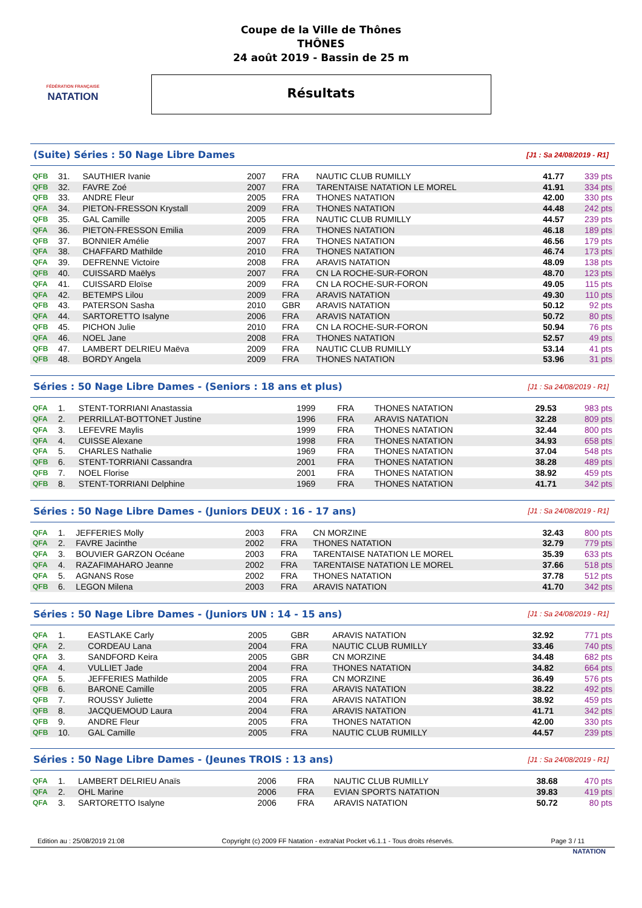FÉDÉRATION FRANÇAISE
NATATION
Coupe de la Ville de Thônes
THÔNES
24 août 2019 - Bassin de 25 m
Résultats
(Suite) Séries : 50 Nage Libre Dames
[J1 : Sa 24/08/2019 - R1]
| QFB | 31. | SAUTHIER Ivanie | 2007 | FRA | NAUTIC CLUB RUMILLY | 41.77 | 339 pts |
| QFB | 32. | FAVRE Zoé | 2007 | FRA | TARENTAISE NATATION LE MOREL | 41.91 | 334 pts |
| QFB | 33. | ANDRE Fleur | 2005 | FRA | THONES NATATION | 42.00 | 330 pts |
| QFA | 34. | PIETON-FRESSON Krystall | 2009 | FRA | THONES NATATION | 44.48 | 242 pts |
| QFB | 35. | GAL Camille | 2005 | FRA | NAUTIC CLUB RUMILLY | 44.57 | 239 pts |
| QFA | 36. | PIETON-FRESSON Emilia | 2009 | FRA | THONES NATATION | 46.18 | 189 pts |
| QFB | 37. | BONNIER Amélie | 2007 | FRA | THONES NATATION | 46.56 | 179 pts |
| QFA | 38. | CHAFFARD Mathilde | 2010 | FRA | THONES NATATION | 46.74 | 173 pts |
| QFA | 39. | DEFRENNE Victoire | 2008 | FRA | ARAVIS NATATION | 48.09 | 138 pts |
| QFB | 40. | CUISSARD Maëlys | 2007 | FRA | CN LA ROCHE-SUR-FORON | 48.70 | 123 pts |
| QFA | 41. | CUISSARD Eloïse | 2009 | FRA | CN LA ROCHE-SUR-FORON | 49.05 | 115 pts |
| QFA | 42. | BETEMPS Lilou | 2009 | FRA | ARAVIS NATATION | 49.30 | 110 pts |
| QFB | 43. | PATERSON Sasha | 2010 | GBR | ARAVIS NATATION | 50.12 | 92 pts |
| QFA | 44. | SARTORETTO Isalyne | 2006 | FRA | ARAVIS NATATION | 50.72 | 80 pts |
| QFB | 45. | PICHON Julie | 2010 | FRA | CN LA ROCHE-SUR-FORON | 50.94 | 76 pts |
| QFA | 46. | NOEL Jane | 2008 | FRA | THONES NATATION | 52.57 | 49 pts |
| QFB | 47. | LAMBERT DELRIEU Maëva | 2009 | FRA | NAUTIC CLUB RUMILLY | 53.14 | 41 pts |
| QFB | 48. | BORDY Angela | 2009 | FRA | THONES NATATION | 53.96 | 31 pts |
Séries : 50 Nage Libre Dames - (Seniors : 18 ans et plus)
[J1 : Sa 24/08/2019 - R1]
| QFA | 1. | STENT-TORRIANI Anastassia | 1999 | FRA | THONES NATATION | 29.53 | 983 pts |
| QFA | 2. | PERRILLAT-BOTTONET Justine | 1996 | FRA | ARAVIS NATATION | 32.28 | 809 pts |
| QFA | 3. | LEFEVRE Maylis | 1999 | FRA | THONES NATATION | 32.44 | 800 pts |
| QFA | 4. | CUISSE Alexane | 1998 | FRA | THONES NATATION | 34.93 | 658 pts |
| QFA | 5. | CHARLES Nathalie | 1969 | FRA | THONES NATATION | 37.04 | 548 pts |
| QFB | 6. | STENT-TORRIANI Cassandra | 2001 | FRA | THONES NATATION | 38.28 | 489 pts |
| QFB | 7. | NOEL Florise | 2001 | FRA | THONES NATATION | 38.92 | 459 pts |
| QFB | 8. | STENT-TORRIANI Delphine | 1969 | FRA | THONES NATATION | 41.71 | 342 pts |
Séries : 50 Nage Libre Dames - (Juniors DEUX : 16 - 17 ans)
[J1 : Sa 24/08/2019 - R1]
| QFA | 1. | JEFFERIES Molly | 2003 | FRA | CN MORZINE | 32.43 | 800 pts |
| QFA | 2. | FAVRE Jacinthe | 2002 | FRA | THONES NATATION | 32.79 | 779 pts |
| QFA | 3. | BOUVIER GARZON Océane | 2003 | FRA | TARENTAISE NATATION LE MOREL | 35.39 | 633 pts |
| QFA | 4. | RAZAFIMAHARO Jeanne | 2002 | FRA | TARENTAISE NATATION LE MOREL | 37.66 | 518 pts |
| QFA | 5. | AGNANS Rose | 2002 | FRA | THONES NATATION | 37.78 | 512 pts |
| QFB | 6. | LEGON Milena | 2003 | FRA | ARAVIS NATATION | 41.70 | 342 pts |
Séries : 50 Nage Libre Dames - (Juniors UN : 14 - 15 ans)
[J1 : Sa 24/08/2019 - R1]
| QFA | 1. | EASTLAKE Carly | 2005 | GBR | ARAVIS NATATION | 32.92 | 771 pts |
| QFA | 2. | CORDEAU Lana | 2004 | FRA | NAUTIC CLUB RUMILLY | 33.46 | 740 pts |
| QFA | 3. | SANDFORD Keira | 2005 | GBR | CN MORZINE | 34.48 | 682 pts |
| QFA | 4. | VULLIET Jade | 2004 | FRA | THONES NATATION | 34.82 | 664 pts |
| QFA | 5. | JEFFERIES Mathilde | 2005 | FRA | CN MORZINE | 36.49 | 576 pts |
| QFB | 6. | BARONE Camille | 2005 | FRA | ARAVIS NATATION | 38.22 | 492 pts |
| QFB | 7. | ROUSSY Juliette | 2004 | FRA | ARAVIS NATATION | 38.92 | 459 pts |
| QFB | 8. | JACQUEMOUD Laura | 2004 | FRA | ARAVIS NATATION | 41.71 | 342 pts |
| QFB | 9. | ANDRE Fleur | 2005 | FRA | THONES NATATION | 42.00 | 330 pts |
| QFB | 10. | GAL Camille | 2005 | FRA | NAUTIC CLUB RUMILLY | 44.57 | 239 pts |
Séries : 50 Nage Libre Dames - (Jeunes TROIS : 13 ans)
[J1 : Sa 24/08/2019 - R1]
| QFA | 1. | LAMBERT DELRIEU Anaïs | 2006 | FRA | NAUTIC CLUB RUMILLY | 38.68 | 470 pts |
| QFA | 2. | OHL Marine | 2006 | FRA | EVIAN SPORTS NATATION | 39.83 | 419 pts |
| QFA | 3. | SARTORETTO Isalyne | 2006 | FRA | ARAVIS NATATION | 50.72 | 80 pts |
Edition au : 25/08/2019 21:08 Copyright (c) 2009 FF Natation - extraNat Pocket v6.1.1 - Tous droits réservés. Page 3 / 11
NATATION